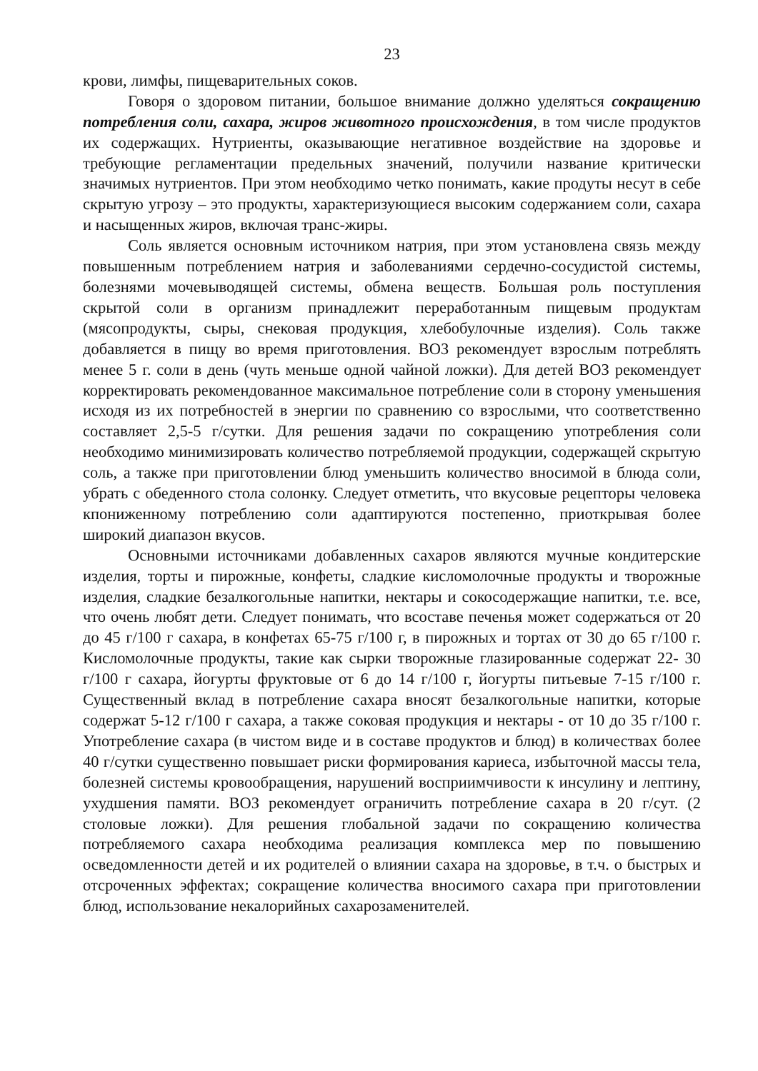23
крови, лимфы, пищеварительных соков.
Говоря о здоровом питании, большое внимание должно уделяться сокращению потребления соли, сахара, жиров животного происхождения, в том числе продуктов их содержащих. Нутриенты, оказывающие негативное воздействие на здоровье и требующие регламентации предельных значений, получили название критически значимых нутриентов. При этом необходимо четко понимать, какие продуты несут в себе скрытую угрозу – это продукты, характеризующиеся высоким содержанием соли, сахара и насыщенных жиров, включая транс-жиры.
Соль является основным источником натрия, при этом установлена связь между повышенным потреблением натрия и заболеваниями сердечно-сосудистой системы, болезнями мочевыводящей системы, обмена веществ. Большая роль поступления скрытой соли в организм принадлежит переработанным пищевым продуктам (мясопродукты, сыры, снековая продукция, хлебобулочные изделия). Соль также добавляется в пищу во время приготовления. ВОЗ рекомендует взрослым потреблять менее 5 г. соли в день (чуть меньше одной чайной ложки). Для детей ВОЗ рекомендует корректировать рекомендованное максимальное потребление соли в сторону уменьшения исходя из их потребностей в энергии по сравнению со взрослыми, что соответственно составляет 2,5-5 г/сутки. Для решения задачи по сокращению употребления соли необходимо минимизировать количество потребляемой продукции, содержащей скрытую соль, а также при приготовлении блюд уменьшить количество вносимой в блюда соли, убрать с обеденного стола солонку. Следует отметить, что вкусовые рецепторы человека кпониженному потреблению соли адаптируются постепенно, приоткрывая более широкий диапазон вкусов.
Основными источниками добавленных сахаров являются мучные кондитерские изделия, торты и пирожные, конфеты, сладкие кисломолочные продукты и творожные изделия, сладкие безалкогольные напитки, нектары и сокосодержащие напитки, т.е. все, что очень любят дети. Следует понимать, что всоставе печенья может содержаться от 20 до 45 г/100 г сахара, в конфетах 65-75 г/100 г, в пирожных и тортах от 30 до 65 г/100 г. Кисломолочные продукты, такие как сырки творожные глазированные содержат 22- 30 г/100 г сахара, йогурты фруктовые от 6 до 14 г/100 г, йогурты питьевые 7-15 г/100 г. Существенный вклад в потребление сахара вносят безалкогольные напитки, которые содержат 5-12 г/100 г сахара, а также соковая продукция и нектары - от 10 до 35 г/100 г. Употребление сахара (в чистом виде и в составе продуктов и блюд) в количествах более 40 г/сутки существенно повышает риски формирования кариеса, избыточной массы тела, болезней системы кровообращения, нарушений восприимчивости к инсулину и лептину, ухудшения памяти. ВОЗ рекомендует ограничить потребление сахара в 20 г/сут. (2 столовые ложки). Для решения глобальной задачи по сокращению количества потребляемого сахара необходима реализация комплекса мер по повышению осведомленности детей и их родителей о влиянии сахара на здоровье, в т.ч. о быстрых и отсроченных эффектах; сокращение количества вносимого сахара при приготовлении блюд, использование некалорийных сахарозаменителей.